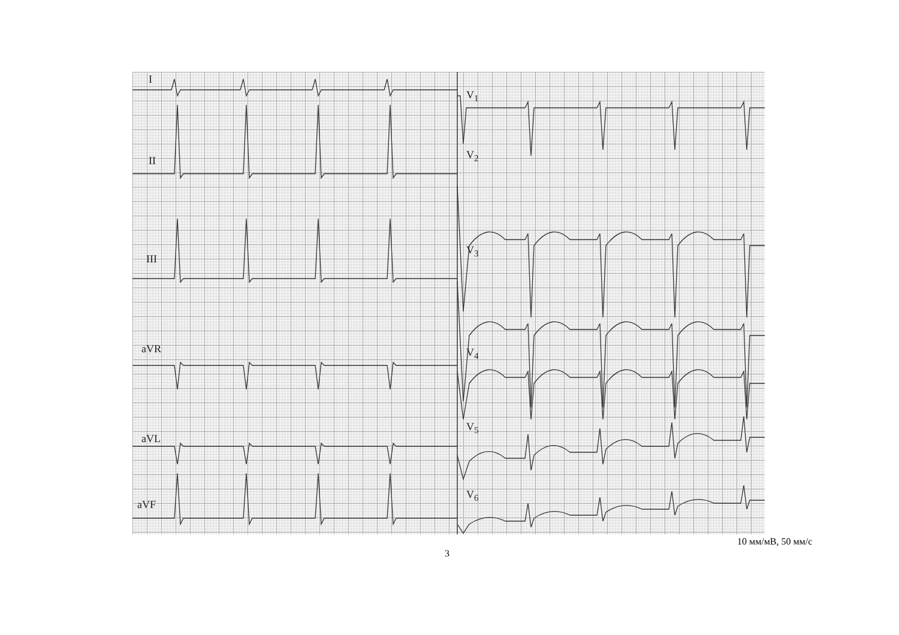I
II
III
aVR
aVL
aVF
V<sub>1</sub>
V<sub>2</sub>
V<sub>3</sub>
V<sub>4</sub>
V<sub>5</sub>
V<sub>6</sub>
10 мм/мВ, 50 мм/с
3